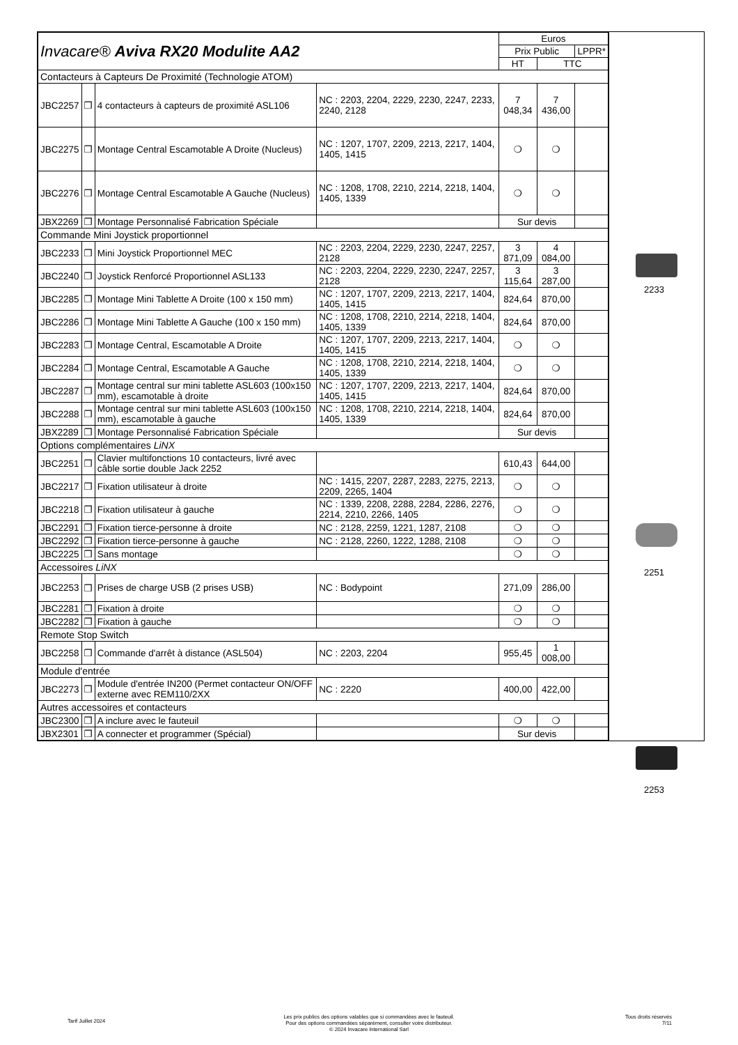| Invacare® Aviva RX20 Modulite AA2 | | | | Euros | | |
| | | | | Prix Public | | LPPR* |
| | | | | HT | TTC | |
| Contacteurs à Capteurs De Proximité (Technologie ATOM) | | | | | | |
| JBC2257 | ❒ | 4 contacteurs à capteurs de proximité ASL106 | NC : 2203, 2204, 2229, 2230, 2247, 2233, 2240, 2128 | 7 048,34 | 7 436,00 | |
| JBC2275 | ❒ | Montage Central Escamotable A Droite (Nucleus) | NC : 1207, 1707, 2209, 2213, 2217, 1404, 1405, 1415 | ❍ | ❍ | |
| JBC2276 | ❒ | Montage Central Escamotable A Gauche (Nucleus) | NC : 1208, 1708, 2210, 2214, 2218, 1404, 1405, 1339 | ❍ | ❍ | |
| JBX2269 | ❒ | Montage Personnalisé Fabrication Spéciale | | Sur devis | | |
| Commande Mini Joystick proportionnel | | | | | | |
| JBC2233 | ❒ | Mini Joystick Proportionnel MEC | NC : 2203, 2204, 2229, 2230, 2247, 2257, 2128 | 3 871,09 | 4 084,00 | |
| JBC2240 | ❒ | Joystick Renforcé Proportionnel ASL133 | NC : 2203, 2204, 2229, 2230, 2247, 2257, 2128 | 3 115,64 | 3 287,00 | |
| JBC2285 | ❒ | Montage Mini Tablette A Droite (100 x 150 mm) | NC : 1207, 1707, 2209, 2213, 2217, 1404, 1405, 1415 | 824,64 | 870,00 | |
| JBC2286 | ❒ | Montage Mini Tablette A Gauche (100 x 150 mm) | NC : 1208, 1708, 2210, 2214, 2218, 1404, 1405, 1339 | 824,64 | 870,00 | |
| JBC2283 | ❒ | Montage Central, Escamotable A Droite | NC : 1207, 1707, 2209, 2213, 2217, 1404, 1405, 1415 | ❍ | ❍ | |
| JBC2284 | ❒ | Montage Central, Escamotable A Gauche | NC : 1208, 1708, 2210, 2214, 2218, 1404, 1405, 1339 | ❍ | ❍ | |
| JBC2287 | ❒ | Montage central sur mini tablette ASL603 (100x150 mm), escamotable à droite | NC : 1207, 1707, 2209, 2213, 2217, 1404, 1405, 1415 | 824,64 | 870,00 | |
| JBC2288 | ❒ | Montage central sur mini tablette ASL603 (100x150 mm), escamotable à gauche | NC : 1208, 1708, 2210, 2214, 2218, 1404, 1405, 1339 | 824,64 | 870,00 | |
| JBX2289 | ❒ | Montage Personnalisé Fabrication Spéciale | | Sur devis | | |
| Options complémentaires LiNX | | | | | | |
| JBC2251 | ❒ | Clavier multifonctions 10 contacteurs, livré avec câble sortie double Jack 2252 | | 610,43 | 644,00 | |
| JBC2217 | ❒ | Fixation utilisateur à droite | NC : 1415, 2207, 2287, 2283, 2275, 2213, 2209, 2265, 1404 | ❍ | ❍ | |
| JBC2218 | ❒ | Fixation utilisateur à gauche | NC : 1339, 2208, 2288, 2284, 2286, 2276, 2214, 2210, 2266, 1405 | ❍ | ❍ | |
| JBC2291 | ❒ | Fixation tierce-personne à droite | NC : 2128, 2259, 1221, 1287, 2108 | ❍ | ❍ | |
| JBC2292 | ❒ | Fixation tierce-personne à gauche | NC : 2128, 2260, 1222, 1288, 2108 | ❍ | ❍ | |
| JBC2225 | ❒ | Sans montage | | ❍ | ❍ | |
| Accessoires LiNX | | | | | | |
| JBC2253 | ❒ | Prises de charge USB (2 prises USB) | NC : Bodypoint | 271,09 | 286,00 | |
| JBC2281 | ❒ | Fixation à droite | | ❍ | ❍ | |
| JBC2282 | ❒ | Fixation à gauche | | ❍ | ❍ | |
| Remote Stop Switch | | | | | | |
| JBC2258 | ❒ | Commande d'arrêt à distance (ASL504) | NC : 2203, 2204 | 955,45 | 1 008,00 | |
| Module d'entrée | | | | | | |
| JBC2273 | ❒ | Module d'entrée IN200 (Permet contacteur ON/OFF externe avec REM110/2XX | NC : 2220 | 400,00 | 422,00 | |
| Autres accessoires et contacteurs | | | | | | |
| JBC2300 | ❒ | A inclure avec le fauteuil | | ❍ | ❍ | |
| JBX2301 | ❒ | A connecter et programmer (Spécial) | | Sur devis | | |
2233
2251
2253
Tarif Juillet 2024
Les prix publics des options valables que si commandées avec le fauteuil.
Pour des options commandées séparément, consulter votre distributeur.
© 2024 Invacare International Sarl
Tous droits réservés
7/11